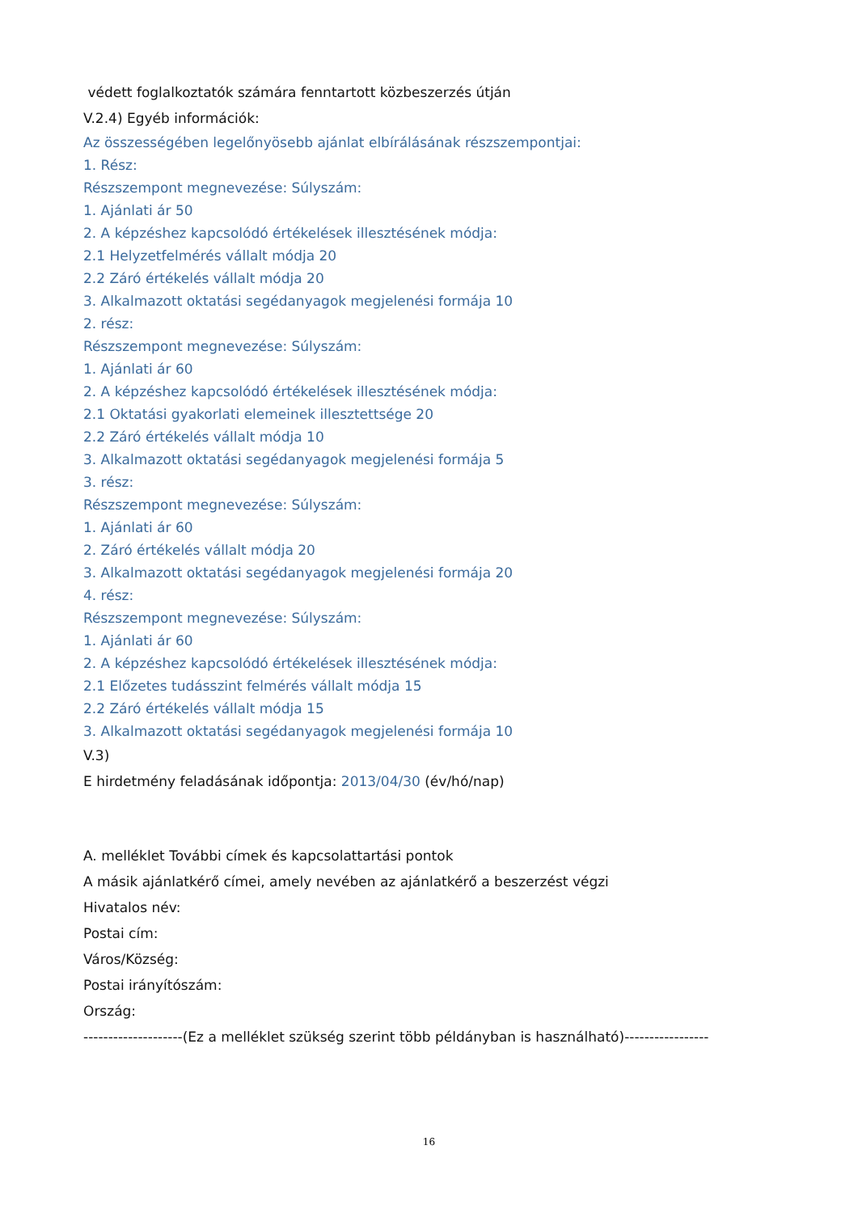védett foglalkoztatók számára fenntartott közbeszerzés útján
V.2.4) Egyéb információk:
Az összességében legelőnyösebb ajánlat elbírálásának részszempontjai:
1. Rész:
Részszempont megnevezése: Súlyszám:
1. Ajánlati ár 50
2. A képzéshez kapcsolódó értékelések illesztésének módja:
2.1 Helyzetfelmérés vállalt módja 20
2.2 Záró értékelés vállalt módja 20
3. Alkalmazott oktatási segédanyagok megjelenési formája 10
2. rész:
Részszempont megnevezése: Súlyszám:
1. Ajánlati ár 60
2. A képzéshez kapcsolódó értékelések illesztésének módja:
2.1 Oktatási gyakorlati elemeinek illesztettsége 20
2.2 Záró értékelés vállalt módja 10
3. Alkalmazott oktatási segédanyagok megjelenési formája 5
3. rész:
Részszempont megnevezése: Súlyszám:
1. Ajánlati ár 60
2. Záró értékelés vállalt módja 20
3. Alkalmazott oktatási segédanyagok megjelenési formája 20
4. rész:
Részszempont megnevezése: Súlyszám:
1. Ajánlati ár 60
2. A képzéshez kapcsolódó értékelések illesztésének módja:
2.1 Előzetes tudásszint felmérés vállalt módja 15
2.2 Záró értékelés vállalt módja 15
3. Alkalmazott oktatási segédanyagok megjelenési formája 10
V.3)
E hirdetmény feladásának időpontja: 2013/04/30 (év/hó/nap)
A. melléklet További címek és kapcsolattartási pontok
A másik ajánlatkérő címei, amely nevében az ajánlatkérő a beszerzést végzi
Hivatalos név:
Postai cím:
Város/Község:
Postai irányítószám:
Ország:
--------------------(Ez a melléklet szükség szerint több példányban is használható)-----------------
16